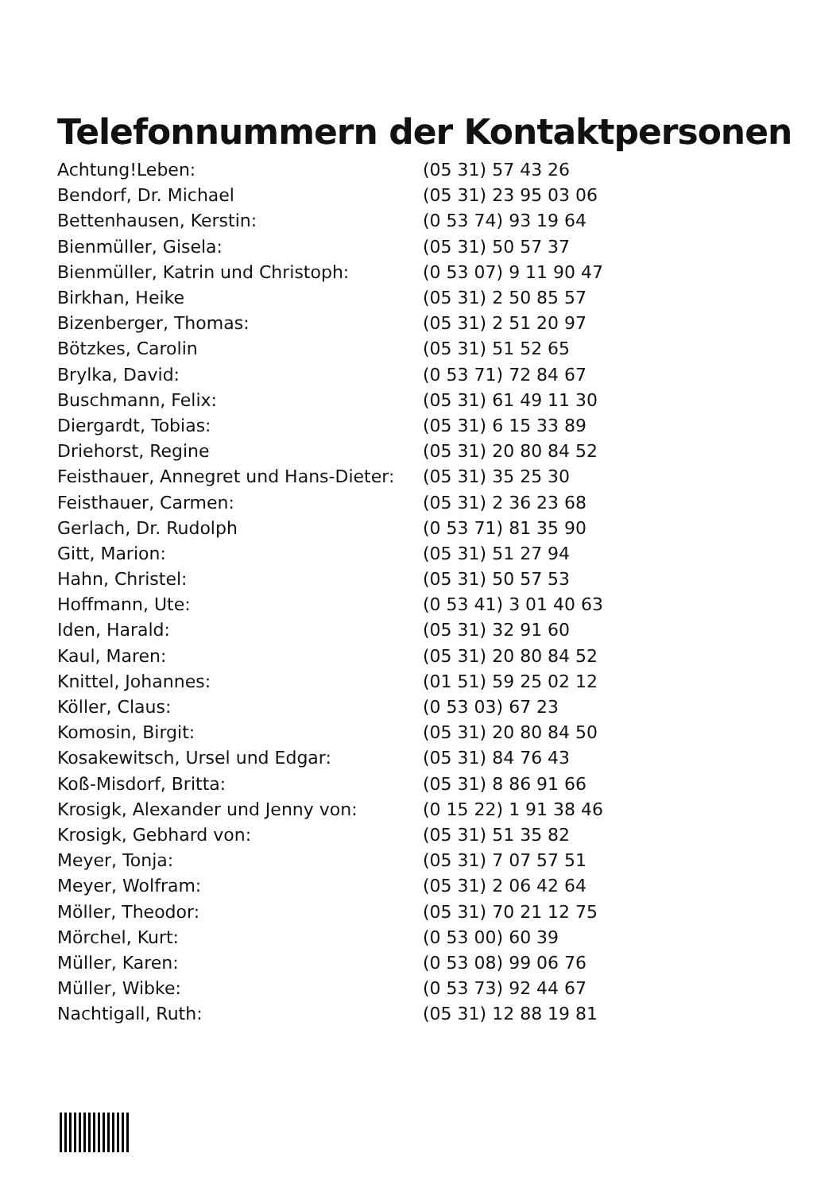Telefonnummern der Kontaktpersonen
| Achtung!Leben: | (05 31) 57 43 26 |
| Bendorf, Dr. Michael | (05 31) 23 95 03 06 |
| Bettenhausen, Kerstin: | (0 53 74) 93 19 64 |
| Bienmüller, Gisela: | (05 31) 50 57 37 |
| Bienmüller, Katrin und Christoph: | (0 53 07) 9 11 90 47 |
| Birkhan, Heike | (05 31) 2 50 85 57 |
| Bizenberger, Thomas: | (05 31) 2 51 20 97 |
| Bötzkes, Carolin | (05 31) 51 52 65 |
| Brylka, David: | (0 53 71) 72 84 67 |
| Buschmann, Felix: | (05 31) 61 49 11 30 |
| Diergardt, Tobias: | (05 31) 6 15 33 89 |
| Driehorst, Regine | (05 31) 20 80 84 52 |
| Feisthauer, Annegret und Hans-Dieter: | (05 31) 35 25 30 |
| Feisthauer, Carmen: | (05 31) 2 36 23 68 |
| Gerlach, Dr. Rudolph | (0 53 71) 81 35 90 |
| Gitt, Marion: | (05 31) 51 27 94 |
| Hahn, Christel: | (05 31) 50 57 53 |
| Hoffmann, Ute: | (0 53 41) 3 01 40 63 |
| Iden, Harald: | (05 31) 32 91 60 |
| Kaul, Maren: | (05 31) 20 80 84 52 |
| Knittel, Johannes: | (01 51) 59 25 02 12 |
| Köller, Claus: | (0 53 03) 67 23 |
| Komosin, Birgit: | (05 31) 20 80 84 50 |
| Kosakewitsch, Ursel und Edgar: | (05 31) 84 76 43 |
| Koß-Misdorf, Britta: | (05 31) 8 86 91 66 |
| Krosigk, Alexander und Jenny von: | (0 15 22) 1 91 38 46 |
| Krosigk, Gebhard von: | (05 31) 51 35 82 |
| Meyer, Tonja: | (05 31) 7 07 57 51 |
| Meyer, Wolfram: | (05 31) 2 06 42 64 |
| Möller, Theodor: | (05 31) 70 21 12 75 |
| Mörchel, Kurt: | (0 53 00) 60 39 |
| Müller, Karen: | (0 53 08) 99 06 76 |
| Müller, Wibke: | (0 53 73) 92 44 67 |
| Nachtigall, Ruth: | (05 31) 12 88 19 81 |